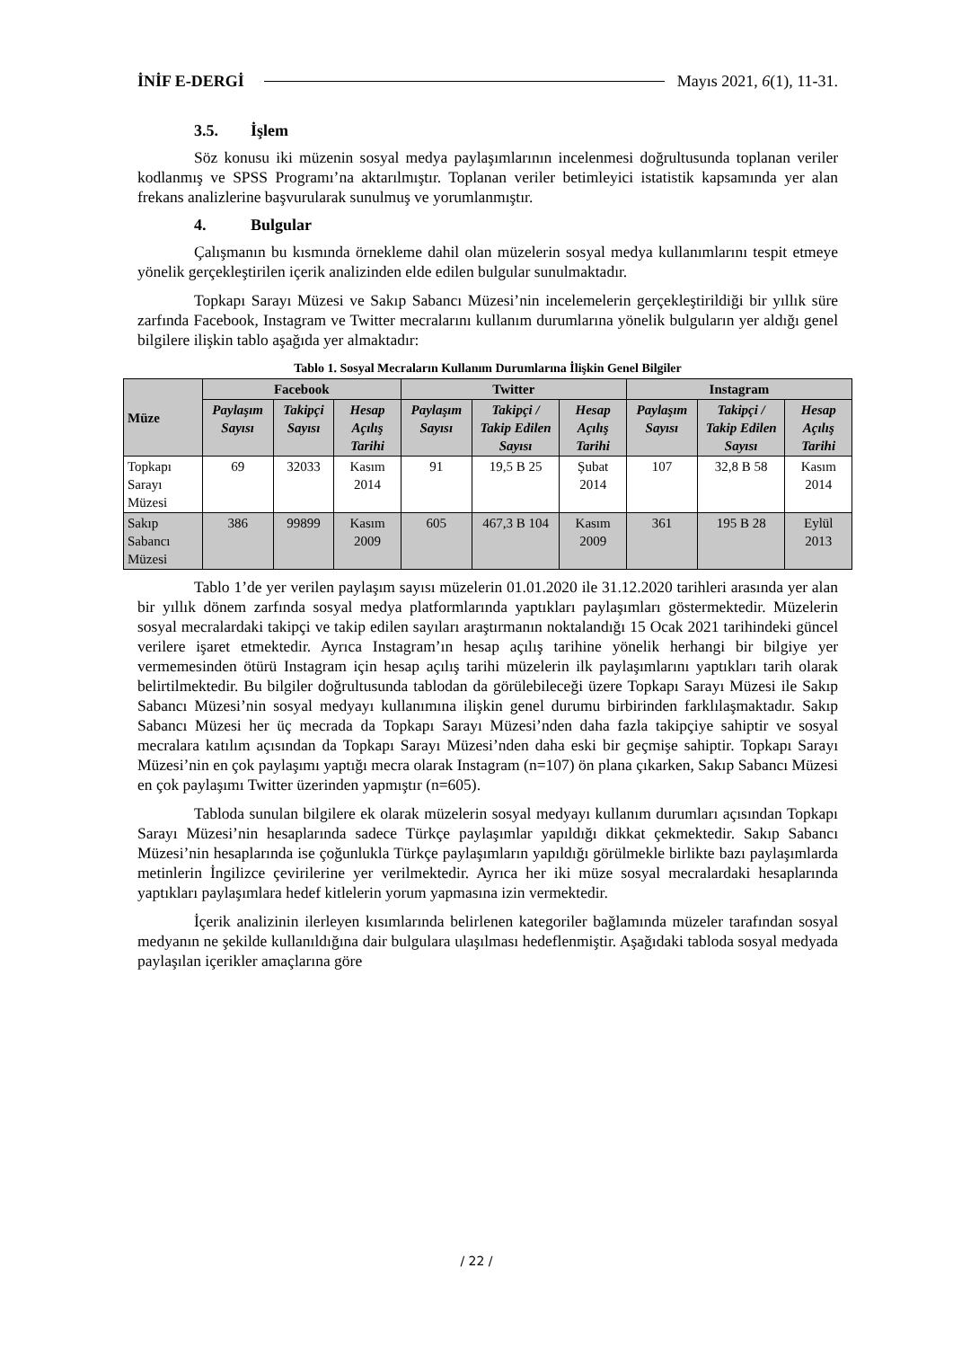İNİF E-DERGİ Mayıs 2021, 6(1), 11-31.
3.5. İşlem
Söz konusu iki müzenin sosyal medya paylaşımlarının incelenmesi doğrultusunda toplanan veriler kodlanmış ve SPSS Programı’na aktarılmıştır. Toplanan veriler betimleyici istatistik kapsamında yer alan frekans analizlerine başvurularak sunulmuş ve yorumlanmıştır.
4. Bulgular
Çalışmanın bu kısmında örnekleme dahil olan müzelerin sosyal medya kullanımlarını tespit etmeye yönelik gerçekleştirilen içerik analizinden elde edilen bulgular sunulmaktadır.
Topkapı Sarayı Müzesi ve Sakıp Sabancı Müzesi’nin incelemelerin gerçekleştirildiği bir yıllık süre zarfında Facebook, Instagram ve Twitter mecralarını kullanım durumlarına yönelik bulguların yer aldığı genel bilgilere ilişkin tablo aşağıda yer almaktadır:
Tablo 1. Sosyal Mecraların Kullanım Durumlarına İlişkin Genel Bilgiler
| Müze | Facebook | | | Twitter | | | Instagram | | |
| --- | --- | --- | --- | --- | --- | --- | --- | --- | --- |
| | Paylaşım Sayısı | Takipçi Sayısı | Hesap Açılış Tarihi | Paylaşım Sayısı | Takipçi / Takip Edilen Sayısı | Hesap Açılış Tarihi | Paylaşım Sayısı | Takipçi / Takip Edilen Sayısı | Hesap Açılış Tarihi |
| Topkapı Sarayı Müzesi | 69 | 32033 | Kasım 2014 | 91 | 19,5 B 25 | Şubat 2014 | 107 | 32,8 B 58 | Kasım 2014 |
| Sakıp Sabancı Müzesi | 386 | 99899 | Kasım 2009 | 605 | 467,3 B 104 | Kasım 2009 | 361 | 195 B 28 | Eylül 2013 |
Tablo 1’de yer verilen paylaşım sayısı müzelerin 01.01.2020 ile 31.12.2020 tarihleri arasında yer alan bir yıllık dönem zarfında sosyal medya platformlarında yaptıkları paylaşımları göstermektedir. Müzelerin sosyal mecralardaki takipçi ve takip edilen sayıları araştırmanın noktalandığı 15 Ocak 2021 tarihindeki güncel verilere işaret etmektedir. Ayrıca Instagram’ın hesap açılış tarihine yönelik herhangi bir bilgiye yer vermemesinden ötürü Instagram için hesap açılış tarihi müzelerin ilk paylaşımlarını yaptıkları tarih olarak belirtilmektedir. Bu bilgiler doğrultusunda tablodan da görülebileceği üzere Topkapı Sarayı Müzesi ile Sakıp Sabancı Müzesi’nin sosyal medyayı kullanımına ilişkin genel durumu birbirinden farklılaşmaktadır. Sakıp Sabancı Müzesi her üç mecrada da Topkapı Sarayı Müzesi’nden daha fazla takipçiye sahiptir ve sosyal mecralara katılım açısından da Topkapı Sarayı Müzesi’nden daha eski bir geçmişe sahiptir. Topkapı Sarayı Müzesi’nin en çok paylaşımı yaptığı mecra olarak Instagram (n=107) ön plana çıkarken, Sakıp Sabancı Müzesi en çok paylaşımı Twitter üzerinden yapmıştır (n=605).
Tabloda sunulan bilgilere ek olarak müzelerin sosyal medyayı kullanım durumları açısından Topkapı Sarayı Müzesi’nin hesaplarında sadece Türkçe paylaşımlar yapıldığı dikkat çekmektedir. Sakıp Sabancı Müzesi’nin hesaplarında ise çoğunlukla Türkçe paylaşımların yapıldığı görülmekle birlikte bazı paylaşımlarda metinlerin İngilizce çevirilerine yer verilmektedir. Ayrıca her iki müze sosyal mecralardaki hesaplarında yaptıkları paylaşımlara hedef kitlelerin yorum yapmasına izin vermektedir.
İçerik analizinin ilerleyen kısımlarında belirlenen kategoriler bağlamında müzeler tarafından sosyal medyanın ne şekilde kullanıldığına dair bulgulara ulaşılması hedeflenmiştir. Aşağıdaki tabloda sosyal medyada paylaşılan içerikler amaçlarına göre
/ 22 /